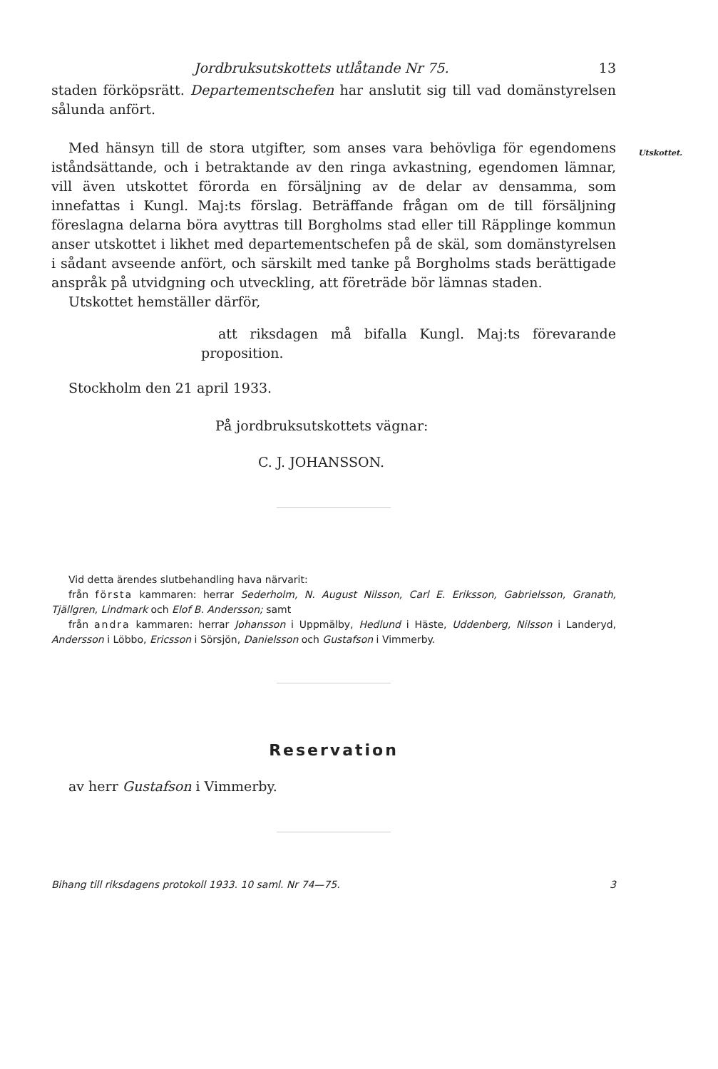Utskottet.
Jordbruksutskottets utlåtande Nr 75. 13
staden förköpsrätt. Departementschefen har anslutit sig till vad domänstyrelsen sålunda anfört.
Med hänsyn till de stora utgifter, som anses vara behövliga för egendomens iståndsättande, och i betraktande av den ringa avkastning, egendomen lämnar, vill även utskottet förorda en försäljning av de delar av densamma, som innefattas i Kungl. Maj:ts förslag. Beträffande frågan om de till försäljning föreslagna delarna böra avyttras till Borgholms stad eller till Räpplinge kommun anser utskottet i likhet med departementschefen på de skäl, som domänstyrelsen i sådant avseende anfört, och särskilt med tanke på Borgholms stads berättigade anspråk på utvidgning och utveckling, att företräde bör lämnas staden.
Utskottet hemställer därför,
att riksdagen må bifalla Kungl. Maj:ts förevarande proposition.
Stockholm den 21 april 1933.
På jordbruksutskottets vägnar:
C. J. JOHANSSON.
Vid detta ärendes slutbehandling hava närvarit:
från första kammaren: herrar Sederholm, N. August Nilsson, Carl E. Eriksson, Gabrielsson, Granath, Tjällgren, Lindmark och Elof B. Andersson; samt
från andra kammaren: herrar Johansson i Uppmälby, Hedlund i Häste, Uddenberg, Nilsson i Landeryd, Andersson i Löbbo, Ericsson i Sörsjön, Danielsson och Gustafson i Vimmerby.
Reservation
av herr Gustafson i Vimmerby.
Bihang till riksdagens protokoll 1933. 10 saml. Nr 74—75. 3